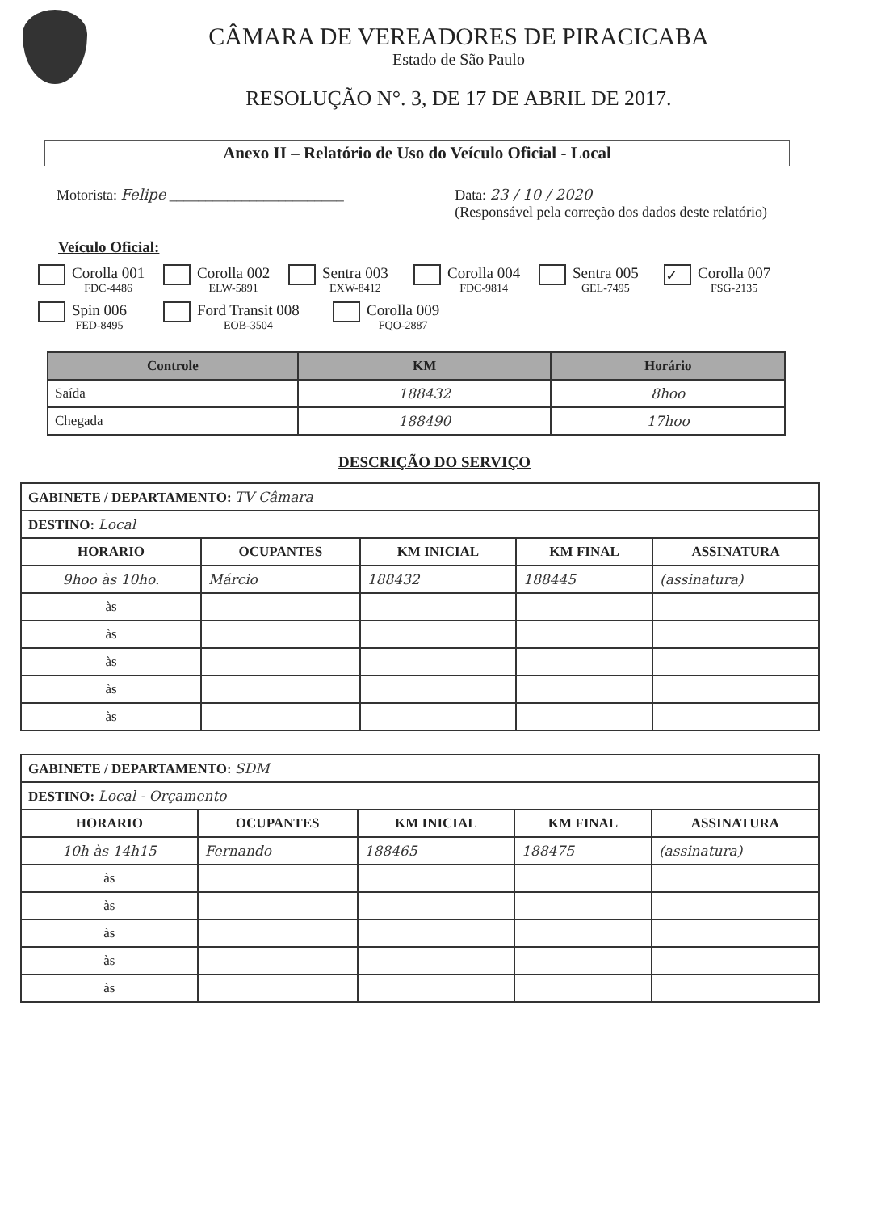CÂMARA DE VEREADORES DE PIRACICABA
Estado de São Paulo
RESOLUÇÃO N°. 3, DE 17 DE ABRIL DE 2017.
Anexo II – Relatório de Uso do Veículo Oficial - Local
Motorista: Felipe ________________________
Data: 23 / 10 / 2020
(Responsável pela correção dos dados deste relatório)
Veículo Oficial:
Corolla 001
FDC-4486
Corolla 002
ELW-5891
Sentra 003
EXW-8412
Corolla 004
FDC-9814
Sentra 005
GEL-7495
✓
Corolla 007
FSG-2135
Spin 006
FED-8495
Ford Transit 008
EOB-3504
Corolla 009
FQO-2887
| Controle | KM | Horário |
| --- | --- | --- |
| Saída | 188432 | 8hoo |
| Chegada | 188490 | 17hoo |
DESCRIÇÃO DO SERVIÇO
| GABINETE / DEPARTAMENTO: TV Câmara | | | | |
| DESTINO: Local | | | | |
| HORARIO | OCUPANTES | KM INICIAL | KM FINAL | ASSINATURA |
| 9hoo às 10ho. | Márcio | 188432 | 188445 | (assinatura) |
| às | | | | |
| às | | | | |
| às | | | | |
| às | | | | |
| às | | | | |
| GABINETE / DEPARTAMENTO: SDM | | | | |
| DESTINO: Local - Orçamento | | | | |
| HORARIO | OCUPANTES | KM INICIAL | KM FINAL | ASSINATURA |
| 10h às 14h15 | Fernando | 188465 | 188475 | (assinatura) |
| às | | | | |
| às | | | | |
| às | | | | |
| às | | | | |
| às | | | | |